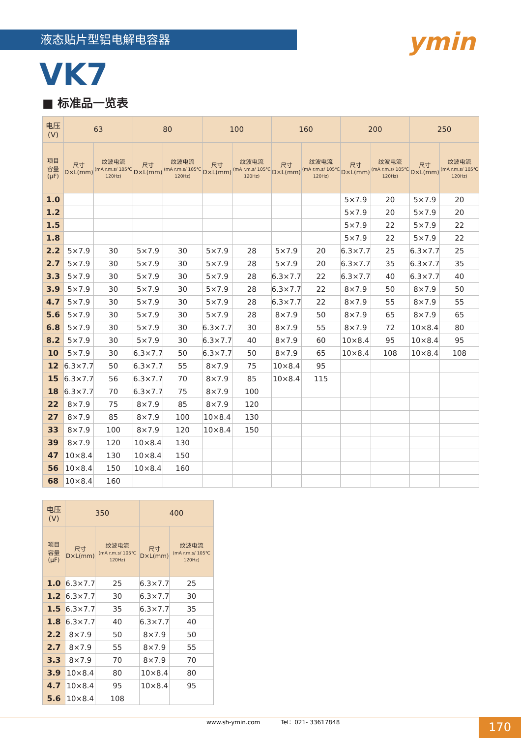液态贴片型铝电解电容器 ymin
VK7
■ 标准品一览表
| 电压(V) | 63 | | 80 | | 100 | | 160 | | 200 | | 250 | |
| --- | --- | --- | --- | --- | --- | --- | --- | --- | --- | --- | --- | --- |
| 项目 容量 (μF) | 尺寸 D×L(mm) | 纹波电流 (mA r.m.s/ 105℃ 120Hz) | 尺寸 D×L(mm) | 纹波电流 (mA r.m.s/ 105℃ 120Hz) | 尺寸 D×L(mm) | 纹波电流 (mA r.m.s/ 105℃ 120Hz) | 尺寸 D×L(mm) | 纹波电流 (mA r.m.s/ 105℃ 120Hz) | 尺寸 D×L(mm) | 纹波电流 (mA r.m.s/ 105℃ 120Hz) | 尺寸 D×L(mm) | 纹波电流 (mA r.m.s/ 105℃ 120Hz) |
| 1.0 | | | | | | | | | 5×7.9 | 20 | 5×7.9 | 20 |
| 1.2 | | | | | | | | | 5×7.9 | 20 | 5×7.9 | 20 |
| 1.5 | | | | | | | | | 5×7.9 | 22 | 5×7.9 | 22 |
| 1.8 | | | | | | | | | 5×7.9 | 22 | 5×7.9 | 22 |
| 2.2 | 5×7.9 | 30 | 5×7.9 | 30 | 5×7.9 | 28 | 5×7.9 | 20 | 6.3×7.7 | 25 | 6.3×7.7 | 25 |
| 2.7 | 5×7.9 | 30 | 5×7.9 | 30 | 5×7.9 | 28 | 5×7.9 | 20 | 6.3×7.7 | 35 | 6.3×7.7 | 35 |
| 3.3 | 5×7.9 | 30 | 5×7.9 | 30 | 5×7.9 | 28 | 6.3×7.7 | 22 | 6.3×7.7 | 40 | 6.3×7.7 | 40 |
| 3.9 | 5×7.9 | 30 | 5×7.9 | 30 | 5×7.9 | 28 | 6.3×7.7 | 22 | 8×7.9 | 50 | 8×7.9 | 50 |
| 4.7 | 5×7.9 | 30 | 5×7.9 | 30 | 5×7.9 | 28 | 6.3×7.7 | 22 | 8×7.9 | 55 | 8×7.9 | 55 |
| 5.6 | 5×7.9 | 30 | 5×7.9 | 30 | 5×7.9 | 28 | 8×7.9 | 50 | 8×7.9 | 65 | 8×7.9 | 65 |
| 6.8 | 5×7.9 | 30 | 5×7.9 | 30 | 6.3×7.7 | 30 | 8×7.9 | 55 | 8×7.9 | 72 | 10×8.4 | 80 |
| 8.2 | 5×7.9 | 30 | 5×7.9 | 30 | 6.3×7.7 | 40 | 8×7.9 | 60 | 10×8.4 | 95 | 10×8.4 | 95 |
| 10 | 5×7.9 | 30 | 6.3×7.7 | 50 | 6.3×7.7 | 50 | 8×7.9 | 65 | 10×8.4 | 108 | 10×8.4 | 108 |
| 12 | 6.3×7.7 | 50 | 6.3×7.7 | 55 | 8×7.9 | 75 | 10×8.4 | 95 | | | | |
| 15 | 6.3×7.7 | 56 | 6.3×7.7 | 70 | 8×7.9 | 85 | 10×8.4 | 115 | | | | |
| 18 | 6.3×7.7 | 70 | 6.3×7.7 | 75 | 8×7.9 | 100 | | | | | | |
| 22 | 8×7.9 | 75 | 8×7.9 | 85 | 8×7.9 | 120 | | | | | | |
| 27 | 8×7.9 | 85 | 8×7.9 | 100 | 10×8.4 | 130 | | | | | | |
| 33 | 8×7.9 | 100 | 8×7.9 | 120 | 10×8.4 | 150 | | | | | | |
| 39 | 8×7.9 | 120 | 10×8.4 | 130 | | | | | | | | |
| 47 | 10×8.4 | 130 | 10×8.4 | 150 | | | | | | | | |
| 56 | 10×8.4 | 150 | 10×8.4 | 160 | | | | | | | | |
| 68 | 10×8.4 | 160 | | | | | | | | | | |
| 电压(V) | 350 | | 400 | |
| --- | --- | --- | --- | --- |
| 项目 容量 (μF) | 尺寸 D×L(mm) | 纹波电流 (mA r.m.s/ 105℃ 120Hz) | 尺寸 D×L(mm) | 纹波电流 (mA r.m.s/ 105℃ 120Hz) |
| 1.0 | 6.3×7.7 | 25 | 6.3×7.7 | 25 |
| 1.2 | 6.3×7.7 | 30 | 6.3×7.7 | 30 |
| 1.5 | 6.3×7.7 | 35 | 6.3×7.7 | 35 |
| 1.8 | 6.3×7.7 | 40 | 6.3×7.7 | 40 |
| 2.2 | 8×7.9 | 50 | 8×7.9 | 50 |
| 2.7 | 8×7.9 | 55 | 8×7.9 | 55 |
| 3.3 | 8×7.9 | 70 | 8×7.9 | 70 |
| 3.9 | 10×8.4 | 80 | 10×8.4 | 80 |
| 4.7 | 10×8.4 | 95 | 10×8.4 | 95 |
| 5.6 | 10×8.4 | 108 | | |
www.sh-ymin.com Tel：021- 33617848 170